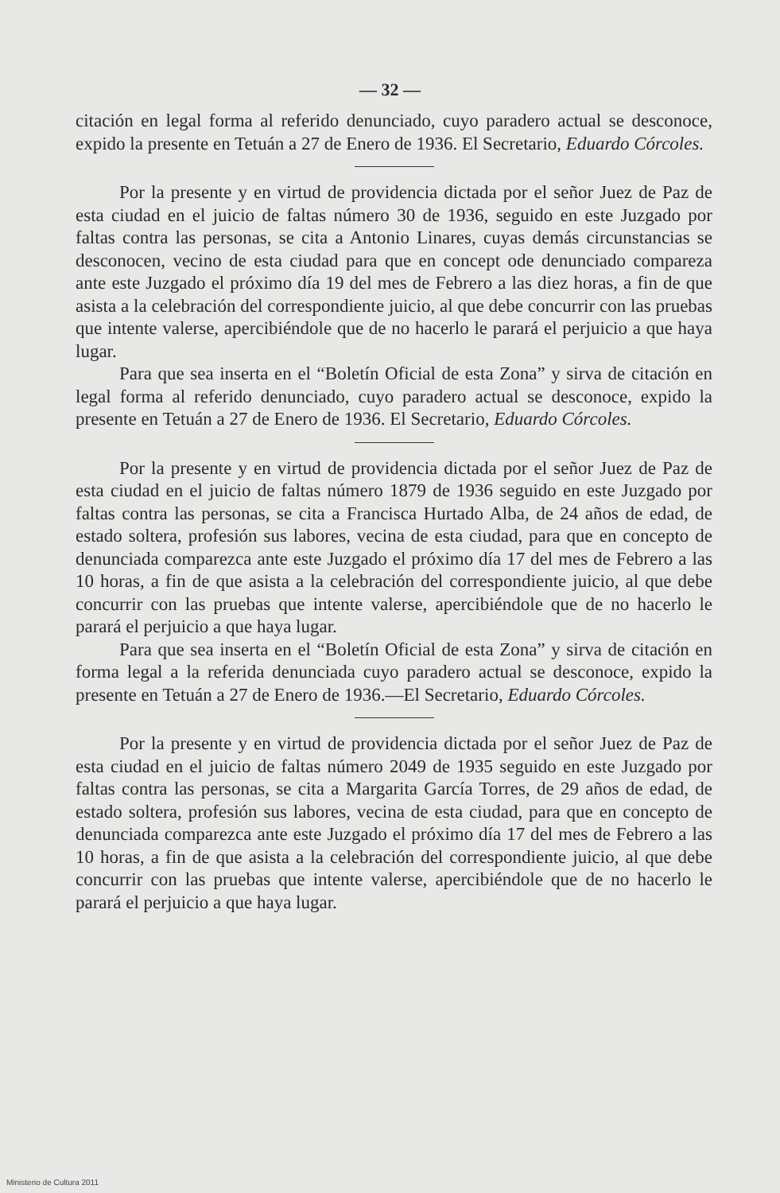— 32 —
citación en legal forma al referido denunciado, cuyo paradero actual se desconoce, expido la presente en Tetuán a 27 de Enero de 1936. El Secretario, Eduardo Córcoles.
Por la presente y en virtud de providencia dictada por el señor Juez de Paz de esta ciudad en el juicio de faltas número 30 de 1936, seguido en este Juzgado por faltas contra las personas, se cita a Antonio Linares, cuyas demás circunstancias se desconocen, vecino de esta ciudad para que en concept ode denunciado compareza ante este Juzgado el próximo día 19 del mes de Febrero a las diez horas, a fin de que asista a la celebración del correspondiente juicio, al que debe concurrir con las pruebas que intente valerse, apercibiéndole que de no hacerlo le parará el perjuicio a que haya lugar.
Para que sea inserta en el “Boletín Oficial de esta Zona” y sirva de citación en legal forma al referido denunciado, cuyo paradero actual se desconoce, expido la presente en Tetuán a 27 de Enero de 1936. El Secretario, Eduardo Córcoles.
Por la presente y en virtud de providencia dictada por el señor Juez de Paz de esta ciudad en el juicio de faltas número 1879 de 1936 seguido en este Juzgado por faltas contra las personas, se cita a Francisca Hurtado Alba, de 24 años de edad, de estado soltera, profesión sus labores, vecina de esta ciudad, para que en concepto de denunciada comparezca ante este Juzgado el próximo día 17 del mes de Febrero a las 10 horas, a fin de que asista a la celebración del correspondiente juicio, al que debe concurrir con las pruebas que intente valerse, apercibiéndole que de no hacerlo le parará el perjuicio a que haya lugar.
Para que sea inserta en el “Boletín Oficial de esta Zona” y sirva de citación en forma legal a la referida denunciada cuyo paradero actual se desconoce, expido la presente en Tetuán a 27 de Enero de 1936.—El Secretario, Eduardo Córcoles.
Por la presente y en virtud de providencia dictada por el señor Juez de Paz de esta ciudad en el juicio de faltas número 2049 de 1935 seguido en este Juzgado por faltas contra las personas, se cita a Margarita García Torres, de 29 años de edad, de estado soltera, profesión sus labores, vecina de esta ciudad, para que en concepto de denunciada comparezca ante este Juzgado el próximo día 17 del mes de Febrero a las 10 horas, a fin de que asista a la celebración del correspondiente juicio, al que debe concurrir con las pruebas que intente valerse, apercibiéndole que de no hacerlo le parará el perjuicio a que haya lugar.
Ministerio de Cultura 2011